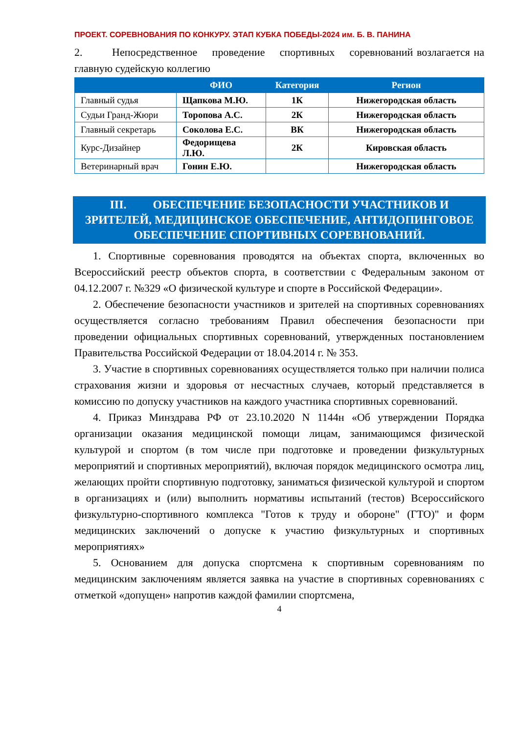ПРОЕКТ. СОРЕВНОВАНИЯ ПО КОНКУРУ. ЭТАП КУБКА ПОБЕДЫ-2024 им. Б. В. ПАНИНА
2. Непосредственное проведение спортивных соревнований возлагается на главную судейскую коллегию
| | ФИО | Категория | Регион |
| --- | --- | --- | --- |
| Главный судья | Щапкова М.Ю. | 1К | Нижегородская область |
| Судьи Гранд-Жюри | Торопова А.С. | 2К | Нижегородская область |
| Главный секретарь | Соколова Е.С. | ВК | Нижегородская область |
| Курс-Дизайнер | Федорищева Л.Ю. | 2К | Кировская область |
| Ветеринарный врач | Гонин Е.Ю. | | Нижегородская область |
III. ОБЕСПЕЧЕНИЕ БЕЗОПАСНОСТИ УЧАСТНИКОВ И ЗРИТЕЛЕЙ, МЕДИЦИНСКОЕ ОБЕСПЕЧЕНИЕ, АНТИДОПИНГОВОЕ ОБЕСПЕЧЕНИЕ СПОРТИВНЫХ СОРЕВНОВАНИЙ.
1. Спортивные соревнования проводятся на объектах спорта, включенных во Всероссийский реестр объектов спорта, в соответствии с Федеральным законом от 04.12.2007 г. №329 «О физической культуре и спорте в Российской Федерации».
2. Обеспечение безопасности участников и зрителей на спортивных соревнованиях осуществляется согласно требованиям Правил обеспечения безопасности при проведении официальных спортивных соревнований, утвержденных постановлением Правительства Российской Федерации от 18.04.2014 г. № 353.
3. Участие в спортивных соревнованиях осуществляется только при наличии полиса страхования жизни и здоровья от несчастных случаев, который представляется в комиссию по допуску участников на каждого участника спортивных соревнований.
4. Приказ Минздрава РФ от 23.10.2020 N 1144н «Об утверждении Порядка организации оказания медицинской помощи лицам, занимающимся физической культурой и спортом (в том числе при подготовке и проведении физкультурных мероприятий и спортивных мероприятий), включая порядок медицинского осмотра лиц, желающих пройти спортивную подготовку, заниматься физической культурой и спортом в организациях и (или) выполнить нормативы испытаний (тестов) Всероссийского физкультурно-спортивного комплекса "Готов к труду и обороне" (ГТО)" и форм медицинских заключений о допуске к участию физкультурных и спортивных мероприятиях»
5. Основанием для допуска спортсмена к спортивным соревнованиям по медицинским заключениям является заявка на участие в спортивных соревнованиях с отметкой «допущен» напротив каждой фамилии спортсмена,
4